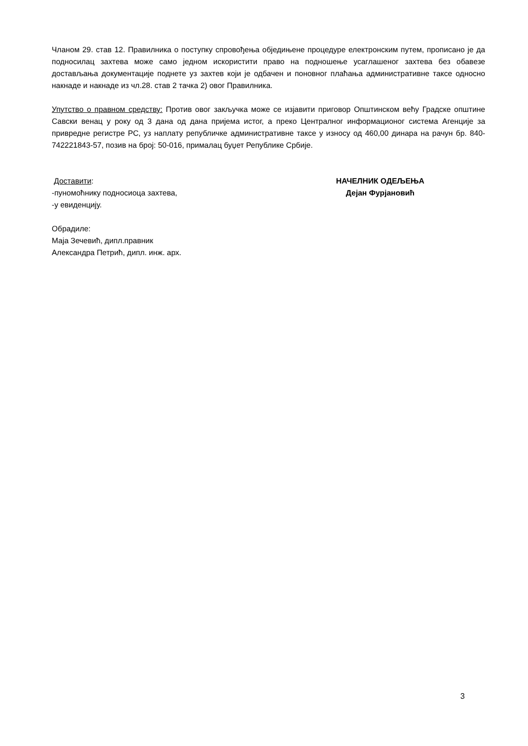Чланом 29. став 12. Правилника о поступку спровођења обједињене процедуре електронским путем, прописано је да подносилац захтева може само једном искористити право на подношење усаглашеног захтева без обавезе достављања документације поднете уз захтев који је одбачен и поновног плаћања административне таксе односно накнаде и накнаде из чл.28. став 2 тачка 2) овог Правилника.
Упутство о правном средству: Против овог закључка може се изјавити приговор Општинском већу Градске општине Савски венац у року од 3 дана од дана пријема истог, а преко Централног информационог система Агенције за привредне регистре РС, уз наплату републичке административне таксе у износу од 460,00 динара на рачун бр. 840-742221843-57, позив на број: 50-016, прималац буџет Републике Србије.
Доставити:
-пуномоћнику подносиоца захтева,
-у евиденцију.
Обрадиле:
Маја Зечевић, дипл.правник
Александра Петрић, дипл. инж. арх.
НАЧЕЛНИК ОДЕЉЕЊА
Дејан Фурјановић
3